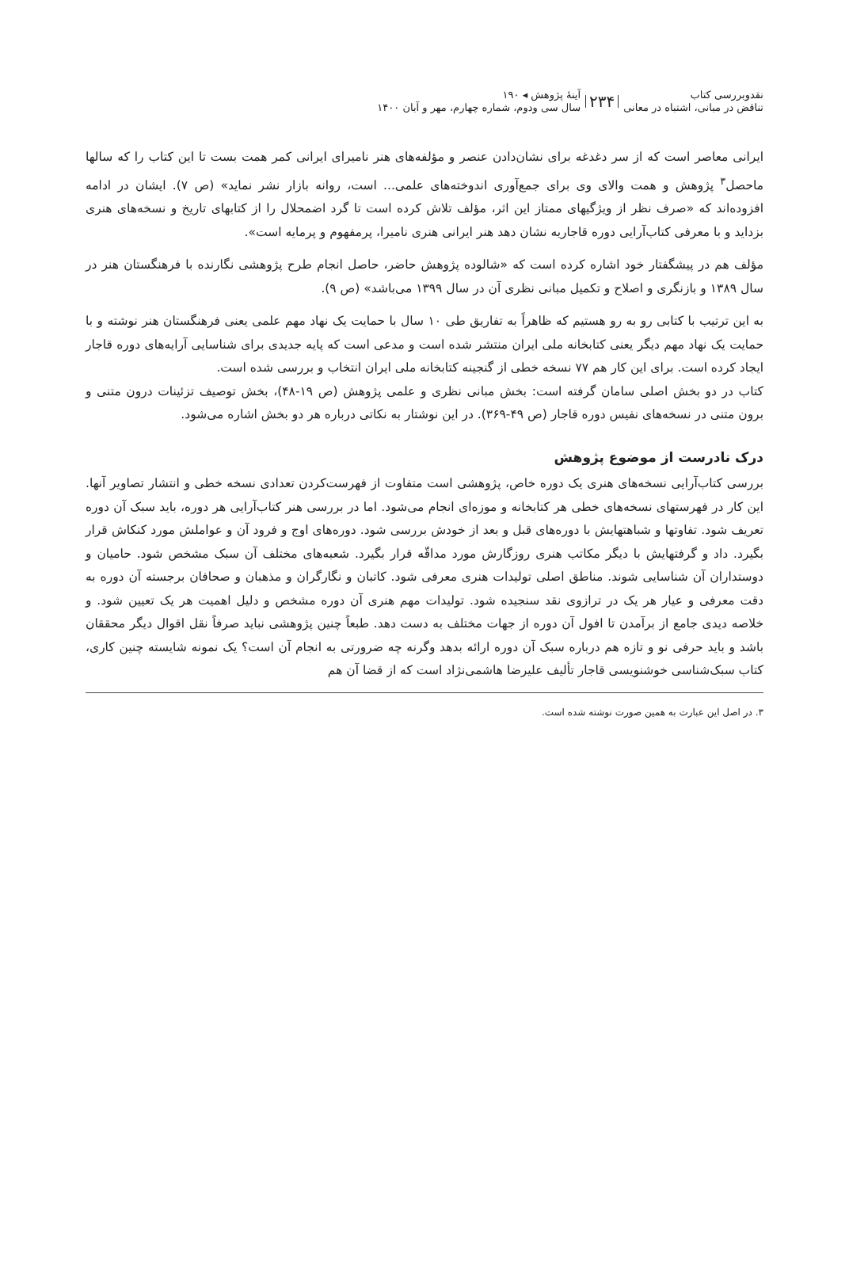نقدوبررسی کتاب
تناقض در مبانی، اشتباه در معانی
۲۳۴
آینهٔ پژوهش ◂ ۱۹۰
سال سی ودوم، شماره چهارم، مهر و آبان ۱۴۰۰
ایرانی معاصر است که از سر دغدغه برای نشان‌دادن عنصر و مؤلفه‌های هنر نامیرای ایرانی کمر همت بست تا این کتاب را که سالها ماحصل<sup>۳</sup> پژوهش و همت والای وی برای جمع‌آوری اندوخته‌های علمی... است، روانه بازار نشر نماید» (ص ۷). ایشان در ادامه افزوده‌اند که «صرف نظر از ویژگیهای ممتاز این اثر، مؤلف تلاش کرده است تا گرد اضمحلال را از کتابهای تاریخ و نسخه‌های هنری بزداید و با معرفی کتاب‌آرایی دوره قاجاریه نشان دهد هنر ایرانی هنری نامیرا، پرمفهوم و پرمایه است».
مؤلف هم در پیشگفتار خود اشاره کرده است که «شالوده پژوهش حاضر، حاصل انجام طرح پژوهشی نگارنده با فرهنگستان هنر در سال ۱۳۸۹ و بازنگری و اصلاح و تکمیل مبانی نظری آن در سال ۱۳۹۹ می‌باشد» (ص ۹).
به این ترتیب با کتابی رو به رو هستیم که ظاهراً به تفاریق طی ۱۰ سال با حمایت یک نهاد مهم علمی یعنی فرهنگستان هنر نوشته و با حمایت یک نهاد مهم دیگر یعنی کتابخانه ملی ایران منتشر شده است و مدعی است که پایه جدیدی برای شناسایی آرایه‌های دوره قاجار ایجاد کرده است. برای این کار هم ۷۷ نسخه خطی از گنجینه کتابخانه ملی ایران انتخاب و بررسی شده است.
کتاب در دو بخش اصلی سامان گرفته است: بخش مبانی نظری و علمی پژوهش (ص ۱۹-۴۸)، بخش توصیف تزئینات درون متنی و برون متنی در نسخه‌های نفیس دوره قاجار (ص ۴۹-۳۶۹). در این نوشتار به نکاتی درباره هر دو بخش اشاره می‌شود.
درک نادرست از موضوع پژوهش
بررسی کتاب‌آرایی نسخه‌های هنری یک دوره خاص، پژوهشی است متفاوت از فهرست‌کردن تعدادی نسخه خطی و انتشار تصاویر آنها. این کار در فهرستهای نسخه‌های خطی هر کتابخانه و موزه‌ای انجام می‌شود. اما در بررسی هنر کتاب‌آرایی هر دوره، باید سبک آن دوره تعریف شود. تفاوتها و شباهتهایش با دوره‌های قبل و بعد از خودش بررسی شود. دوره‌های اوج و فرود آن و عواملش مورد کنکاش قرار بگیرد. داد و گرفتهایش با دیگر مکاتب هنری روزگارش مورد مداقّه قرار بگیرد. شعبه‌های مختلف آن سبک مشخص شود. حامیان و دوستداران آن شناسایی شوند. مناطق اصلی تولیدات هنری معرفی شود. کاتبان و نگارگران و مذهبان و صحافان برجسته آن دوره به دقت معرفی و عیار هر یک در ترازوی نقد سنجیده شود. تولیدات مهم هنری آن دوره مشخص و دلیل اهمیت هر یک تعیین شود. و خلاصه دیدی جامع از برآمدن تا افول آن دوره از جهات مختلف به دست دهد. طبعاً چنین پژوهشی نباید صرفاً نقل اقوال دیگر محققان باشد و باید حرفی نو و تازه هم درباره سبک آن دوره ارائه بدهد وگرنه چه ضرورتی به انجام آن است؟ یک نمونه شایسته چنین کاری، کتاب سبک‌شناسی خوشنویسی قاجار تألیف علیرضا هاشمی‌نژاد است که از قضا آن هم
۳. در اصل این عبارت به همین صورت نوشته شده است.